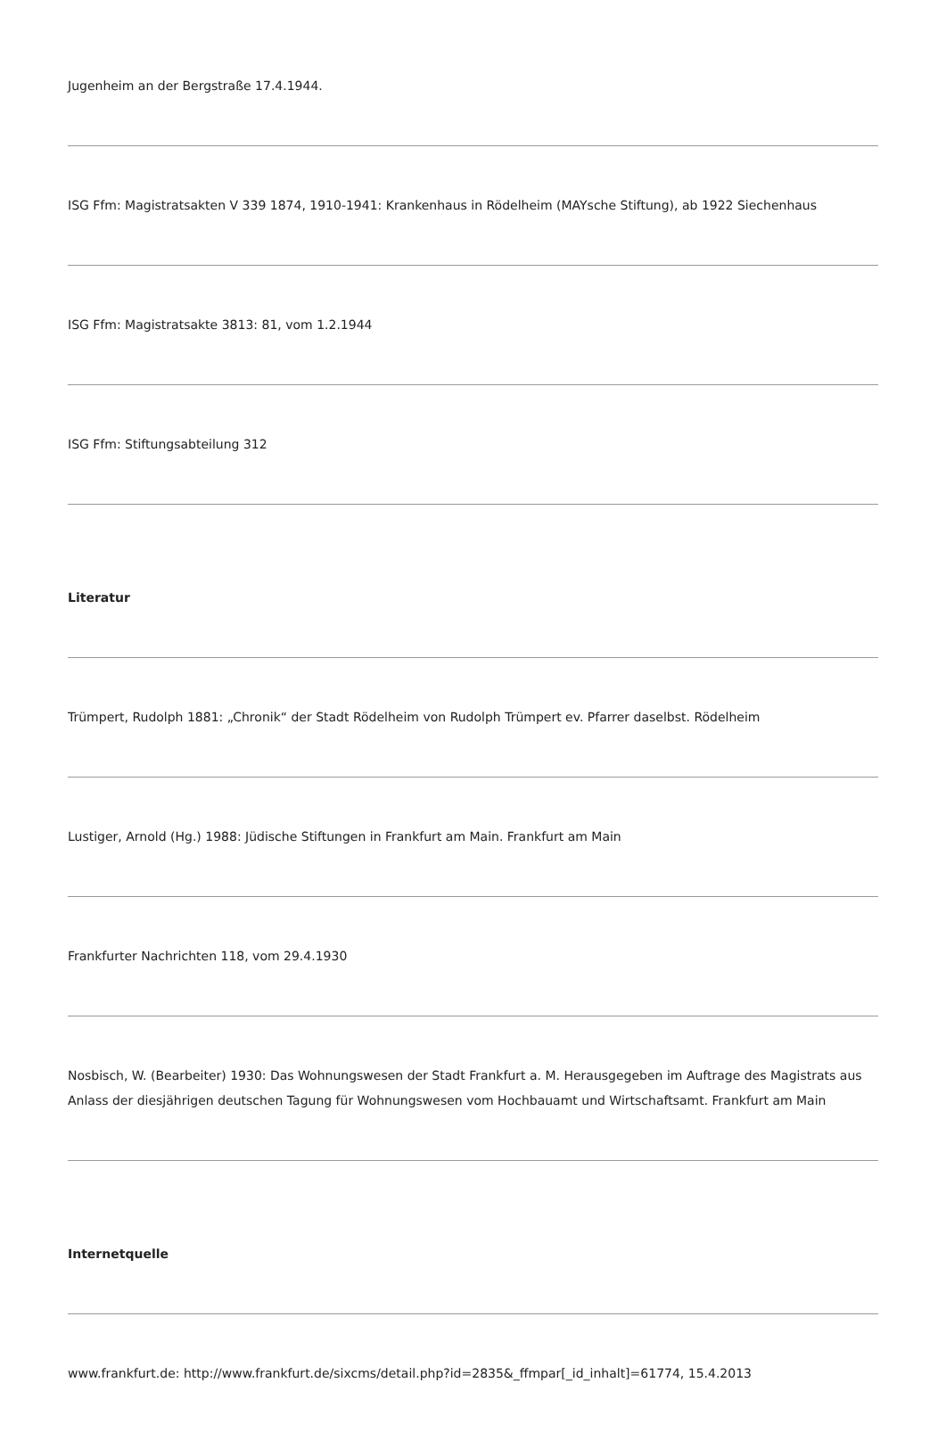Jugenheim an der Bergstraße 17.4.1944.
ISG Ffm: Magistratsakten V 339 1874, 1910-1941: Krankenhaus in Rödelheim (MAYsche Stiftung), ab 1922 Siechenhaus
ISG Ffm: Magistratsakte 3813: 81, vom 1.2.1944
ISG Ffm: Stiftungsabteilung 312
Literatur
Trümpert, Rudolph 1881: „Chronik“ der Stadt Rödelheim von Rudolph Trümpert ev. Pfarrer daselbst. Rödelheim
Lustiger, Arnold (Hg.) 1988: Jüdische Stiftungen in Frankfurt am Main. Frankfurt am Main
Frankfurter Nachrichten 118, vom 29.4.1930
Nosbisch, W. (Bearbeiter) 1930: Das Wohnungswesen der Stadt Frankfurt a. M. Herausgegeben im Auftrage des Magistrats aus Anlass der diesjährigen deutschen Tagung für Wohnungswesen vom Hochbauamt und Wirtschaftsamt. Frankfurt am Main
Internetquelle
www.frankfurt.de: http://www.frankfurt.de/sixcms/detail.php?id=2835&_ffmpar[_id_inhalt]=61774, 15.4.2013